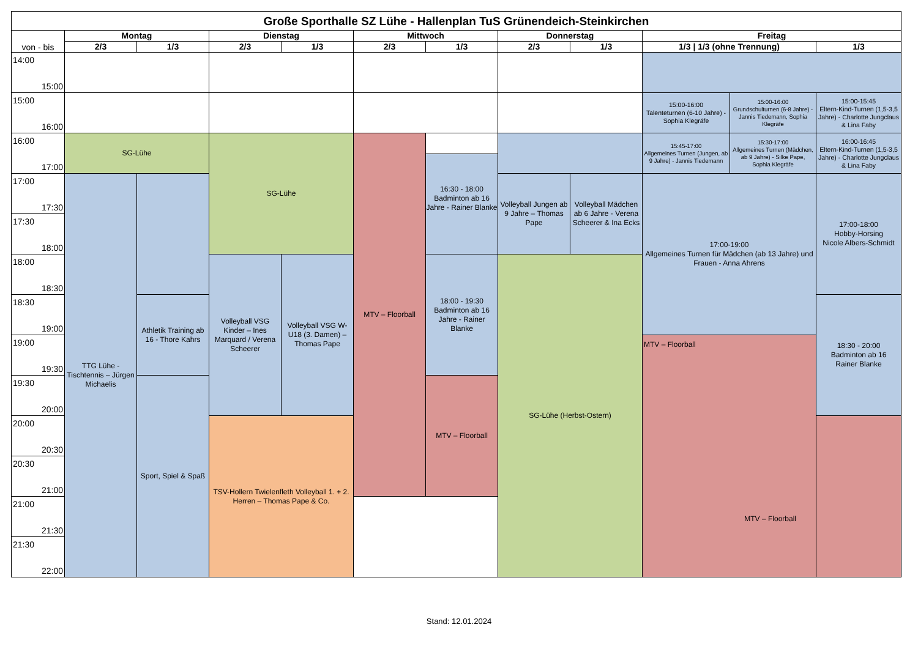| Große Sporthalle SZ Lühe - Hallenplan TuS Grünendeich-Steinkirchen | | | | | | | | | | | |
| --- | --- | --- | --- | --- | --- | --- | --- | --- | --- | --- | --- |
| von - bis | Montag | | Dienstag | | Mittwoch | | Donnerstag | | Freitag | | |
| | 2/3 | 1/3 | 2/3 | 1/3 | 2/3 | 1/3 | 2/3 | 1/3 | 1/3 / 1/3 (ohne Trennung) | | 1/3 |
| 14:00 15:00 | | | | | | | | | | | |
| 15:00 16:00 | | | | | | | | | 15:00-16:00 Talenteturnen (6-10 Jahre) - Sophia Klegräfe | 15:00-16:00 Grundschulturnen (6-8 Jahre) - Jannis Tiedemann, Sophia Klegräfe | 15:00-15:45 Eltern-Kind-Turnen (1,5-3,5 Jahre) - Charlotte Jungclaus & Lina Faby |
| 16:00 17:00 | SG-Lühe | | SG-Lühe | | MTV – Floorball | 16:30 - 18:00 Badminton ab 16 Jahre - Rainer Blanke | | | 15:45-17:00 Allgemeines Turnen (Jungen, ab 9 Jahre) - Jannis Tiedemann | 15:30-17:00 Allgemeines Turnen (Mädchen, ab 9 Jahre) - Silke Pape, Sophia Klegräfe | 16:00-16:45 Eltern-Kind-Turnen (1,5-3,5 Jahre) - Charlotte Jungclaus & Lina Faby |
| 17:00 17:30 | TTG Lühe - Tischtennis – Jürgen Michaelis | | | | | | Volleyball Jungen ab 9 Jahre – Thomas Pape | Volleyball Mädchen ab 6 Jahre - Verena Scheerer & Ina Ecks | 17:00-19:00 Allgemeines Turnen für Mädchen (ab 13 Jahre) und Frauen - Anna Ahrens | | 17:00-18:00 Hobby-Horsing Nicole Albers-Schmidt |
| 17:30 18:00 | | | | | | | | | | | |
| 18:00 18:30 | | | Volleyball VSG Kinder – Ines Marquard / Verena Scheerer | Volleyball VSG W-U18 (3. Damen) – Thomas Pape | | 18:00 - 19:30 Badminton ab 16 Jahre - Rainer Blanke | SG-Lühe (Herbst-Ostern) | | | | |
| 18:30 19:00 | | Athletik Training ab 16 - Thore Kahrs | | | | | | | | | 18:30 - 20:00 Badminton ab 16 Rainer Blanke |
| 19:00 19:30 | | | | | | | | | MTV – Floorball MTV – Floorball | | |
| 19:30 20:00 | | Sport, Spiel & Spaß | | | | MTV – Floorball | | | | | |
| 20:00 20:30 | | | TSV-Hollern Twielenfleth Volleyball 1. + 2. Herren – Thomas Pape & Co. | | | | | | | | |
| 20:30 21:00 | | | | | | | | | | | |
| 21:00 21:30 | | | | | | | | | | | |
| 21:30 22:00 | | | | | | | | | | | |
Stand: 12.01.2024